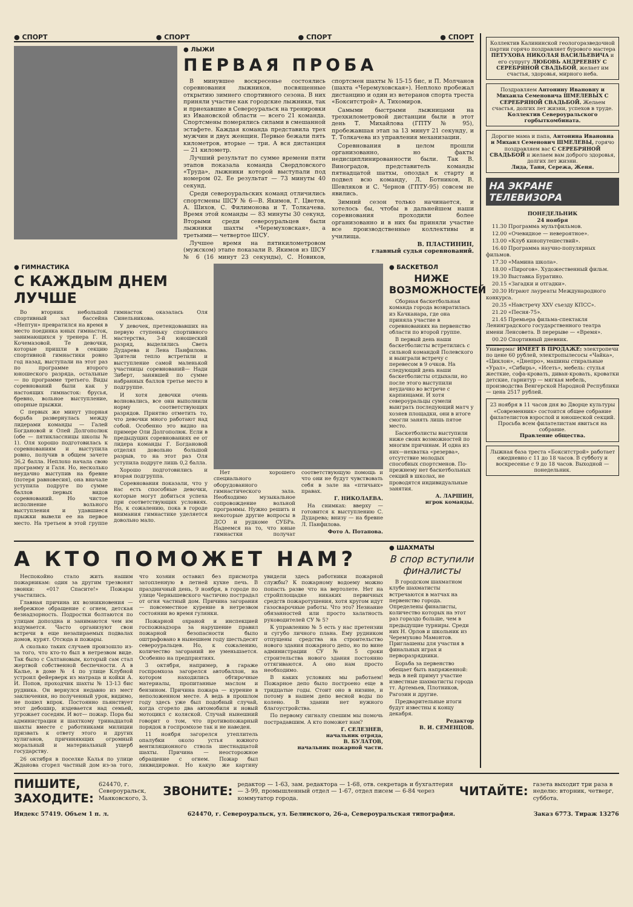● СПОРТ ● СПОРТ ● СПОРТ ● СПОРТ
● ЛЫЖИ
ПЕРВАЯ ПРОБА
В минувшее воскресенье состоялись соревнования лыжников, посвященные открытию зимнего спортивного сезона. В них приняли участие как городские лыжники, так и приехавшие в Североуральск на тренировки из Ивановской области — всего 21 команда. Спортсмены померялись силами в смешанной эстафете. Каждая команда представила трех мужчин и двух женщин. Первые бежали пять километров, вторые — три. А вся дистанция — 21 километр.
Лучший результат по сумме времени пяти этапов показала команда Свердловского «Труда», лыжники которой выступали под номером 02. Ее результат — 73 минуты 40 секунд.
Среди североуральских команд отличились спортсмены ШСУ № 6—В. Якимов, Г. Цветов, А. Шихов, С. Филимонова и Т. Толкачева. Время этой команды — 83 минуты 30 секунд. Вторыми среди североуральцев были лыжники шахты «Черемуховская», а третьими— четвертое ШСУ.
Лучшее время на пятикилометровом (мужском) этапе показали В. Якимов из ШСУ № 6 (16 минут 23 секунды), С. Новиков, спортсмен шахты № 15-15 бис, и П. Молчанов (шахта «Черемуховская»). Неплохо пробежал дистанцию и один из ветеранов спорта треста «Бокситстрой» А. Тихомиров.
Самыми быстрыми лыжницами на трехкилометровой дистанции были в этот день Т. Михайлова (ГПТУ № 95), пробежавшая этап за 13 минут 21 секунду, и Т. Толкачева из управления механизации.
Соревнования в целом прошли организованно, но факты недисциплинированности были. Так В. Виноградов, представитель команды пятнадцатой шатхы, опоздал к старту и подвел всю команду, Л. Ботников, В. Шевляков и С. Чернов (ГПТУ-95) совсем не явились.
Зимний сезон только начинается, и хотелось бы, чтобы в дальнейшем наши соревнования проходили более организованно и в них бы приняли участие все производственные коллективы и училища.
В. ПЛАСТИНИН,
главный судья соревнований.
● ГИМНАСТИКА
С КАЖДЫМ ДНЕМ ЛУЧШЕ
Во вторник небольшой спортивный зал бассейна «Нептун» превратился на время в место поединка юных гимнасток, занимающихся у тренера Г. Н. Кочемазовой. Те девочки, которые пришли в секцию спортивной гимнастики ровно год назад, выступали на этот раз по программе второго юношеского разряда, остальные — по программе третьего. Виды соревнований были как у настоящих гимнасток: брусья, бревно, вольное выступление, опорные прыжки.
С первых же минут упорная борьба развернулась между лидерами команды — Галей Богдановой и Олей Долгополюк (обе — пятиклассницы школы № 1). Оля хорошо подготовилась к соревнованиям и выступила ровно, получив в общем зачете 36,2 балла. Неплохо начала свою программу и Галя. Но, несколько неудачно выступив на бревне (потеря равновесия), она вначале уступила подруге по сумме баллов первых видов соревнований. Но чистое исполнение вольного выступления и удавшиеся прыжки вывели ее на первое место. На третьем в этой группе гимнасток оказалась Оля Синельникова.
У девочек, претендовавших на первую ступеньку спортивного мастерства, 3-й юношеский разряд, выделялись Света Дударева и Лена Панфилова. Зрители тепло встретили и выступление самой маленькой участницы соревнований— Нади Зиберт, занявшей по сумме набранных баллов третье место в подгруппе.
И хотя девочки очень волновались, все они выполнили норму соответствующих разрядов. Приятно отметить то, что девочки много работают над собой. Особенно это видно на примере Оли Долгополюк. Если в предыдущих соревнованиях ее от лидера команды Г. Богдановой отделял довольно большой разрыв, то на этот раз Оля уступила подруге лишь 0,2 балла.
Хорошо подготовились и вторая подгруппа.
Соревнования показали, что у нас есть способные девочки, которые могут добиться успеха при соответствующих условиях. Но, к сожалению, пока в городе внимания гимнастике уделяется довольно мало.
Нет хорошего специального оборудованного гимнастического зала. Необходимо музыкальное сопровождение вольной программы. Нужно решить и некоторые другие вопросы в ДСО и рудкоме СУБРа. Надеемся на то, что юные гимнастки получат соответствующую помощь и что они не будут чувствовать себя в зале на «птичьих» правах.
Г. НИКОЛАЕВА.
На снимках: вверху — готовится к выступлению С. Дударева; внизу — на бревне Л. Панфилова.
Фото А. Потапова.
● БАСКЕТБОЛ
НИЖЕ ВОЗМОЖНОСТЕЙ
Сборная баскетбольная команда города возвратилась из Качканара, где она приняла участие в соревнованиях на первенство области по второй группе.
В первый день наши баскетболисты встретились с сильной командой Полевского и выиграли встречу с перевесом в 9 очков. На следующий день наши баскетболисты отдыхали, но после этого выступили неудачно во встрече с карпинцами. И хотя североуральцы сумели выиграть последующий матч у хозяев площадки, они в итоге смогли занять лишь пятое место.
Баскетболисты выступили ниже своих возможностей по многим причинам. И одна из них—нехватка «резерва», отсутствие молодых способных спортсменов. По-прежнему нет баскетбольных секций в школах, не проводятся индивидуальные занятия.
А. ЛАРШИН,
игрок команды.
А КТО ПОМОЖЕТ НАМ?
Неспокойно стало жить нашим пожарникам: один за другим трезвонят звонки: «01? Спасите!» Пожары участились.
Главная причина их возникновения — небрежное обращение с огнем, детская безнадзорность. Подростки болтаются по улицам допоздна и занимаются чем им вздумается. Часто организуют свои встречи в еще незапираемых подвалах домов, курят. Отсюда и пожары.
А сколько таких случаев произошло из-за того, что кто-то был в нетрезвом виде. Так было с Салтановым, который сам стал жертвой собственной беспечности. А в Калье, в доме № 4 по улице Клубной устроил фейерверк из матраца и койки А. И. Попов, проходчик шахты № 13-13 бис рудника. Он вернулся недавно из мест заключения, но полученный урок, видимо, не пошел впрок. Постоянно пьянствует этот дебошир, издевается над семьей, угрожает соседям. И вот— пожар. Пора бы администрации и шахткому тринадцатой шахты вместе с работниками милиции призвать к ответу этого и других хулиганов, причиняющих огромный моральный и материальный ущерб государству.
26 октября в поселке Калья по улице Жданова сгорел частный дом из-за того, что хозяин оставил без присмотра затопленную в летней кухне печь. В праздничный день, 9 ноября, в городе по улице Чернышевского частично пострадал от огня частный дом. Причина загорания — повсеместное курение в нетрезвом состоянии во время гулянки.
Пожарной охраной и инспекцией госпожнадзора за нарушение правил пожарной безопасности было оштрафовано в нынешнем году шестьдесят североуральцев. Но, к сожалению, количество загораний не уменьшается. Особенно на предприятиях.
3 октября, например, в гараже госпромхоза загорелся автобаллон, на котором находились обтирочные материалы, пропитанные маслом и бензином. Причина пожара — курение в неположенном месте. А ведь в прошлом году здесь уже был подобный случай, когда сгорело два автомобиля и новый мотоцикл с коляской. Случай нынешний говорит о том, что противопожарный порядок в госпромхозе так и не наведен.
11 ноября загорелся утеплитель опалубки около устья южного вентиляционного ствола шестнадцатой шахты. Причина — неосторожное обращение с огнем. Пожар был ликвидирован. Но какую же картину увидели здесь работники пожарной службы? К пожарному водоему можно попасть разве что на вертолете. Нет на стройплощадке никаких первичных средств пожаротушения, хотя кругом идут газосварочные работы. Что это? Незнание обязанностей или просто халатность руководителей СУ № 5?
К управлению № 5 есть у нас претензии и сугубо личного плана. Ему рудником отпущены средства на строительство нового здания пожарного депо, но по вине администрации СУ № 5 сроки строительства нового здания постоянно оттягиваются. А оно нам просто необходимо.
В каких условиях мы работаем! Пожарное депо было построено еще в тридцатые годы. Стоит оно в низине, и потому в нашем депо весной воды по колено. В здании нет нужного благоустройства.
По первому сигналу спешим мы помочь пострадавшим. А кто поможет нам?
Г. СЕЛЕЗНЕВ,
начальник отряда,
В. БУЛАТОВ,
начальник пожарной части.
● ШАХМАТЫ
В спор вступили финалисты
В городском шахматном клубе шахматисты встречаются в матчах на первенство города. Определены финалисты, количество которых на этот раз гораздо больше, чем в предыдущие турниры. Среди них Н. Орлов и школьник из Черемухово Мамонтов. Приглашены для участия в финальных играх и перворазрядники.
Борьба за первенство обещает быть напряженной: ведь в ней примут участие известные шахматисты города тт. Артемьев, Плотников, Рагозин и другие.
Предварительные итоги будут известны к концу декабря.
Редактор
В. И. СЕМЕНЦОВ.
Коллектив Калининской геологоразведочной партии горячо поздравляет бурового мастера ПЕТУХОВА НИКОЛАЯ ВАСИЛЬЕВИЧА и его супругу ЛЮБОВЬ АНДРЕЕВНУ С СЕРЕБРЯНОЙ СВАДЬБОЙ, желает им счастья, здоровья, мирного неба.
Поздравляем Антонину Ивановну и Михаила Семеновича ШМЕЛЕВЫХ С СЕРЕБРЯНОЙ СВАДЬБОЙ. Желаем счастья, долгих лет жизни, успехов в труде.
Коллектив Североуральского горбыткомбината.
Дорогие мама и папа, Антонина Ивановна и Михаил Семенович ШМЕЛЕВЫ, горячо поздравляем вас С СЕРЕБРЯНОЙ СВАДЬБОЙ и желаем вам доброго здоровья, долгих лет жизни.
Лида, Таня, Сережа, Женя.
НА ЭКРАНЕ ТЕЛЕВИЗОРА
ПОНЕДЕЛЬНИК
24 ноября
11.30 Программа мультфильмов.
12.00 «Очевидное — невероятное».
13.00 «Клуб кинопутешествий».
16.40 Программа научно-популярных фильмов.
17.30 «Мамина школа».
18.00 «Пирогов». Художественный фильм.
19.30 Выставка Буратино.
20.15 «Загадки и отгадки».
20.30 Играют лауреаты Международного конкурса.
20.35 «Навстречу XXV съезду КПСС».
21.20 «Песня-75».
21.45 Премьера фильма-спектакля Ленинградского государственного театра имени Ленсовета. В перерыве — «Время».
00.20 Спортивный дневник.
Универмаг ИМЕЕТ В ПРОДАЖЕ: электропечи по цене 60 рублей, электропылесосы «Чайка», «Циклон», «Днепро», машины стиральные «Урал», «Сибирь», «Исеть», мебель: стулья жесткие, софа-кровать, диван-кровать, кроватки детские, гарнитур — мягкая мебель, производства Венгерской Народной Республики — цена 2517 рублей.
23 ноября в 11 часов дня во Дворце культуры «Современник» состоится общее собрание филателистов взрослой и юношеской секций. Просьба всем филателистам явиться на собрание.
Правление общества.
Лыжная база треста «Бокситстрой» работает ежедневно с 11 до 18 часов. В субботу и воскресенье с 9 до 18 часов. Выходной — понедельник.
ПИШИТЕ, ЗАХОДИТЕ: 624470, г. Североуральск, Маяковского, 3. ЗВОНИТЕ: редактор — 1-63, зам. редактора — 1-68, отв. секретарь и бухгалтерия — 3-99, промышленный отдел — 1-67, отдел писем — 6-84 через коммутатор города. ЧИТАЙТЕ: газета выходит три раза в неделю: вторник, четверг, суббота.
Индекс 57419. Объем 1 п. л. 624470, г. Североуральск, ул. Белинского, 26-а, Североуральская типография. Заказ 6773. Тираж 13276